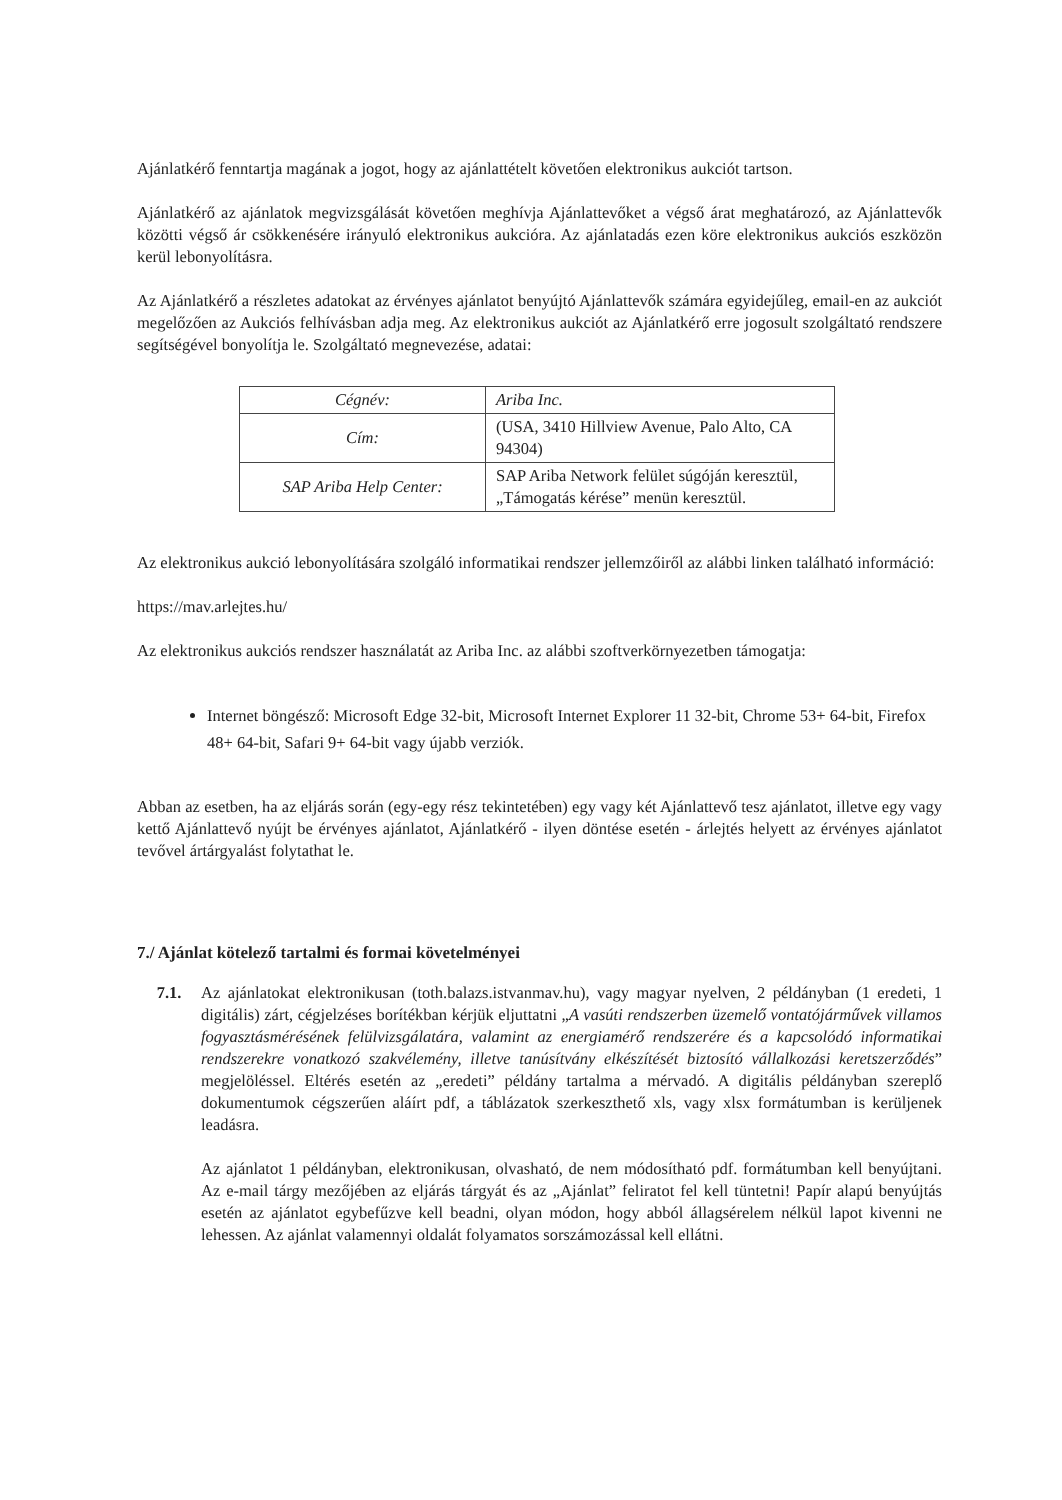Ajánlatkérő fenntartja magának a jogot, hogy az ajánlattételt követően elektronikus aukciót tartson.
Ajánlatkérő az ajánlatok megvizsgálását követően meghívja Ajánlattevőket a végső árat meghatározó, az Ajánlattevők közötti végső ár csökkenésére irányuló elektronikus aukcióra. Az ajánlatadás ezen köre elektronikus aukciós eszközön kerül lebonyolításra.
Az Ajánlatkérő a részletes adatokat az érvényes ajánlatot benyújtó Ajánlattevők számára egyidejűleg, email-en az aukciót megelőzően az Aukciós felhívásban adja meg. Az elektronikus aukciót az Ajánlatkérő erre jogosult szolgáltató rendszere segítségével bonyolítja le. Szolgáltató megnevezése, adatai:
| Cégnév: | Ariba Inc. |
| Cím: | (USA, 3410 Hillview Avenue, Palo Alto, CA 94304) |
| SAP Ariba Help Center: | SAP Ariba Network felület súgóján keresztül, „Támogatás kérése” menün keresztül. |
Az elektronikus aukció lebonyolítására szolgáló informatikai rendszer jellemzőiről az alábbi linken található információ:
https://mav.arlejtes.hu/
Az elektronikus aukciós rendszer használatát az Ariba Inc. az alábbi szoftverkörnyezetben támogatja:
Internet böngésző: Microsoft Edge 32-bit, Microsoft Internet Explorer 11 32-bit, Chrome 53+ 64-bit, Firefox 48+ 64-bit, Safari 9+ 64-bit vagy újabb verziók.
Abban az esetben, ha az eljárás során (egy-egy rész tekintetében) egy vagy két Ajánlattevő tesz ajánlatot, illetve egy vagy kettő Ajánlattevő nyújt be érvényes ajánlatot, Ajánlatkérő - ilyen döntése esetén - árlejtés helyett az érvényes ajánlatot tevővel ártárgyalást folytathat le.
7./ Ajánlat kötelező tartalmi és formai követelményei
7.1. Az ajánlatokat elektronikusan (toth.balazs.istvanmav.hu), vagy magyar nyelven, 2 példányban (1 eredeti, 1 digitális) zárt, cégjelzéses borítékban kérjük eljuttatni „A vasúti rendszerben üzemelő vontatójárművek villamos fogyasztásmérésének felülvizsgálatára, valamint az energiamérő rendszerére és a kapcsolódó informatikai rendszerekre vonatkozó szakvélemény, illetve tanúsítvány elkészítését biztosító vállalkozási keretszerződés” megjelöléssel. Eltérés esetén az „eredeti” példány tartalma a mérvadó. A digitális példányban szereplő dokumentumok cégszerűen aláírt pdf, a táblázatok szerkeszthető xls, vagy xlsx formátumban is kerüljenek leadásra.
Az ajánlatot 1 példányban, elektronikusan, olvasható, de nem módosítható pdf. formátumban kell benyújtani. Az e-mail tárgy mezőjében az eljárás tárgyát és az „Ajánlat” feliratot fel kell tüntetni! Papír alapú benyújtás esetén az ajánlatot egybefűzve kell beadni, olyan módon, hogy abból állagsérelem nélkül lapot kivenni ne lehessen. Az ajánlat valamennyi oldalát folyamatos sorszámozással kell ellátni.